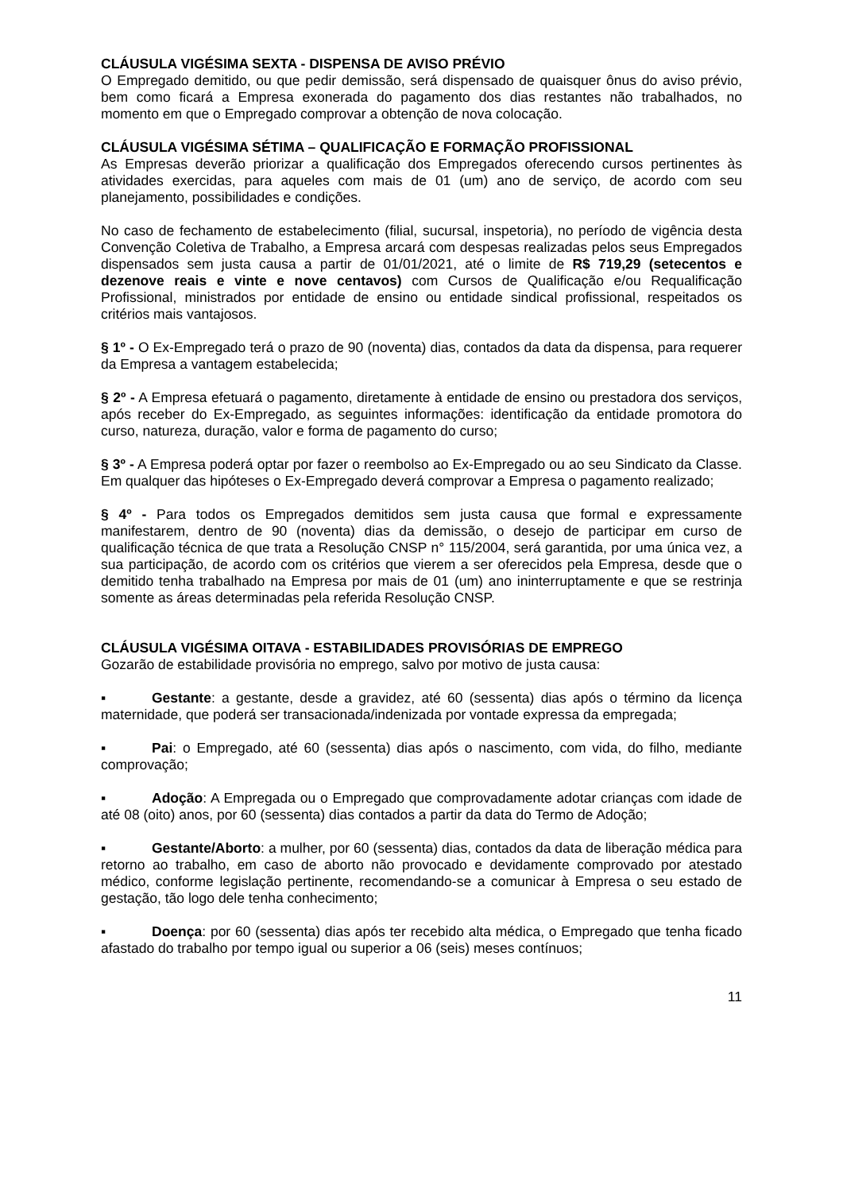CLÁUSULA VIGÉSIMA SEXTA - DISPENSA DE AVISO PRÉVIO
O Empregado demitido, ou que pedir demissão, será dispensado de quaisquer ônus do aviso prévio, bem como ficará a Empresa exonerada do pagamento dos dias restantes não trabalhados, no momento em que o Empregado comprovar a obtenção de nova colocação.
CLÁUSULA VIGÉSIMA SÉTIMA – QUALIFICAÇÃO E FORMAÇÃO PROFISSIONAL
As Empresas deverão priorizar a qualificação dos Empregados oferecendo cursos pertinentes às atividades exercidas, para aqueles com mais de 01 (um) ano de serviço, de acordo com seu planejamento, possibilidades e condições.
No caso de fechamento de estabelecimento (filial, sucursal, inspetoria), no período de vigência desta Convenção Coletiva de Trabalho, a Empresa arcará com despesas realizadas pelos seus Empregados dispensados sem justa causa a partir de 01/01/2021, até o limite de R$ 719,29 (setecentos e dezenove reais e vinte e nove centavos) com Cursos de Qualificação e/ou Requalificação Profissional, ministrados por entidade de ensino ou entidade sindical profissional, respeitados os critérios mais vantajosos.
§ 1º - O Ex-Empregado terá o prazo de 90 (noventa) dias, contados da data da dispensa, para requerer da Empresa a vantagem estabelecida;
§ 2º - A Empresa efetuará o pagamento, diretamente à entidade de ensino ou prestadora dos serviços, após receber do Ex-Empregado, as seguintes informações: identificação da entidade promotora do curso, natureza, duração, valor e forma de pagamento do curso;
§ 3º - A Empresa poderá optar por fazer o reembolso ao Ex-Empregado ou ao seu Sindicato da Classe. Em qualquer das hipóteses o Ex-Empregado deverá comprovar a Empresa o pagamento realizado;
§ 4º - Para todos os Empregados demitidos sem justa causa que formal e expressamente manifestarem, dentro de 90 (noventa) dias da demissão, o desejo de participar em curso de qualificação técnica de que trata a Resolução CNSP n° 115/2004, será garantida, por uma única vez, a sua participação, de acordo com os critérios que vierem a ser oferecidos pela Empresa, desde que o demitido tenha trabalhado na Empresa por mais de 01 (um) ano ininterruptamente e que se restrinja somente as áreas determinadas pela referida Resolução CNSP.
CLÁUSULA VIGÉSIMA OITAVA - ESTABILIDADES PROVISÓRIAS DE EMPREGO
Gozarão de estabilidade provisória no emprego, salvo por motivo de justa causa:
▪ Gestante: a gestante, desde a gravidez, até 60 (sessenta) dias após o término da licença maternidade, que poderá ser transacionada/indenizada por vontade expressa da empregada;
▪ Pai: o Empregado, até 60 (sessenta) dias após o nascimento, com vida, do filho, mediante comprovação;
▪ Adoção: A Empregada ou o Empregado que comprovadamente adotar crianças com idade de até 08 (oito) anos, por 60 (sessenta) dias contados a partir da data do Termo de Adoção;
▪ Gestante/Aborto: a mulher, por 60 (sessenta) dias, contados da data de liberação médica para retorno ao trabalho, em caso de aborto não provocado e devidamente comprovado por atestado médico, conforme legislação pertinente, recomendando-se a comunicar à Empresa o seu estado de gestação, tão logo dele tenha conhecimento;
▪ Doença: por 60 (sessenta) dias após ter recebido alta médica, o Empregado que tenha ficado afastado do trabalho por tempo igual ou superior a 06 (seis) meses contínuos;
11